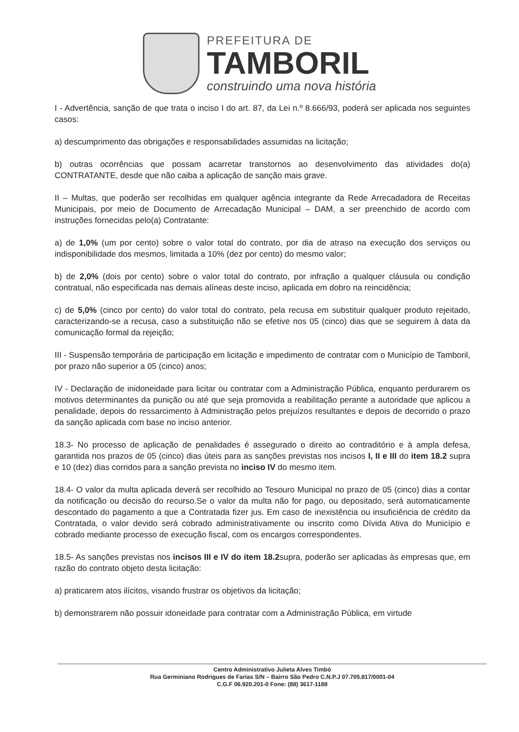PREFEITURA DE
TAMBORIL
construindo uma nova história
I - Advertência, sanção de que trata o inciso I do art. 87, da Lei n.º 8.666/93, poderá ser aplicada nos seguintes casos:
a) descumprimento das obrigações e responsabilidades assumidas na licitação;
b) outras ocorrências que possam acarretar transtornos ao desenvolvimento das atividades do(a) CONTRATANTE, desde que não caiba a aplicação de sanção mais grave.
II – Multas, que poderão ser recolhidas em qualquer agência integrante da Rede Arrecadadora de Receitas Municipais, por meio de Documento de Arrecadação Municipal – DAM, a ser preenchido de acordo com instruções fornecidas pelo(a) Contratante:
a) de 1,0% (um por cento) sobre o valor total do contrato, por dia de atraso na execução dos serviços ou indisponibilidade dos mesmos, limitada a 10% (dez por cento) do mesmo valor;
b) de 2,0% (dois por cento) sobre o valor total do contrato, por infração a qualquer cláusula ou condição contratual, não especificada nas demais alíneas deste inciso, aplicada em dobro na reincidência;
c) de 5,0% (cinco por cento) do valor total do contrato, pela recusa em substituir qualquer produto rejeitado, caracterizando-se a recusa, caso a substituição não se efetive nos 05 (cinco) dias que se seguirem à data da comunicação formal da rejeição;
III - Suspensão temporária de participação em licitação e impedimento de contratar com o Município de Tamboril, por prazo não superior a 05 (cinco) anos;
IV - Declaração de inidoneidade para licitar ou contratar com a Administração Pública, enquanto perdurarem os motivos determinantes da punição ou até que seja promovida a reabilitação perante a autoridade que aplicou a penalidade, depois do ressarcimento à Administração pelos prejuízos resultantes e depois de decorrido o prazo da sanção aplicada com base no inciso anterior.
18.3- No processo de aplicação de penalidades é assegurado o direito ao contraditório e à ampla defesa, garantida nos prazos de 05 (cinco) dias úteis para as sanções previstas nos incisos I, II e III do item 18.2 supra e 10 (dez) dias corridos para a sanção prevista no inciso IV do mesmo item.
18.4- O valor da multa aplicada deverá ser recolhido ao Tesouro Municipal no prazo de 05 (cinco) dias a contar da notificação ou decisão do recurso.Se o valor da multa não for pago, ou depositado, será automaticamente descontado do pagamento a que a Contratada fizer jus. Em caso de inexistência ou insuficiência de crédito da Contratada, o valor devido será cobrado administrativamente ou inscrito como Dívida Ativa do Município e cobrado mediante processo de execução fiscal, com os encargos correspondentes.
18.5- As sanções previstas nos incisos III e IV do item 18.2supra, poderão ser aplicadas às empresas que, em razão do contrato objeto desta licitação:
a) praticarem atos ilícitos, visando frustrar os objetivos da licitação;
b) demonstrarem não possuir idoneidade para contratar com a Administração Pública, em virtude
Centro Administrativo Julieta Alves Timbó
Rua Germiniano Rodrigues de Farias S/N – Bairro São Pedro C.N.P.J 07.705.817/0001-04
C.G.F 06.920.201-0 Fone: (88) 3617-1188